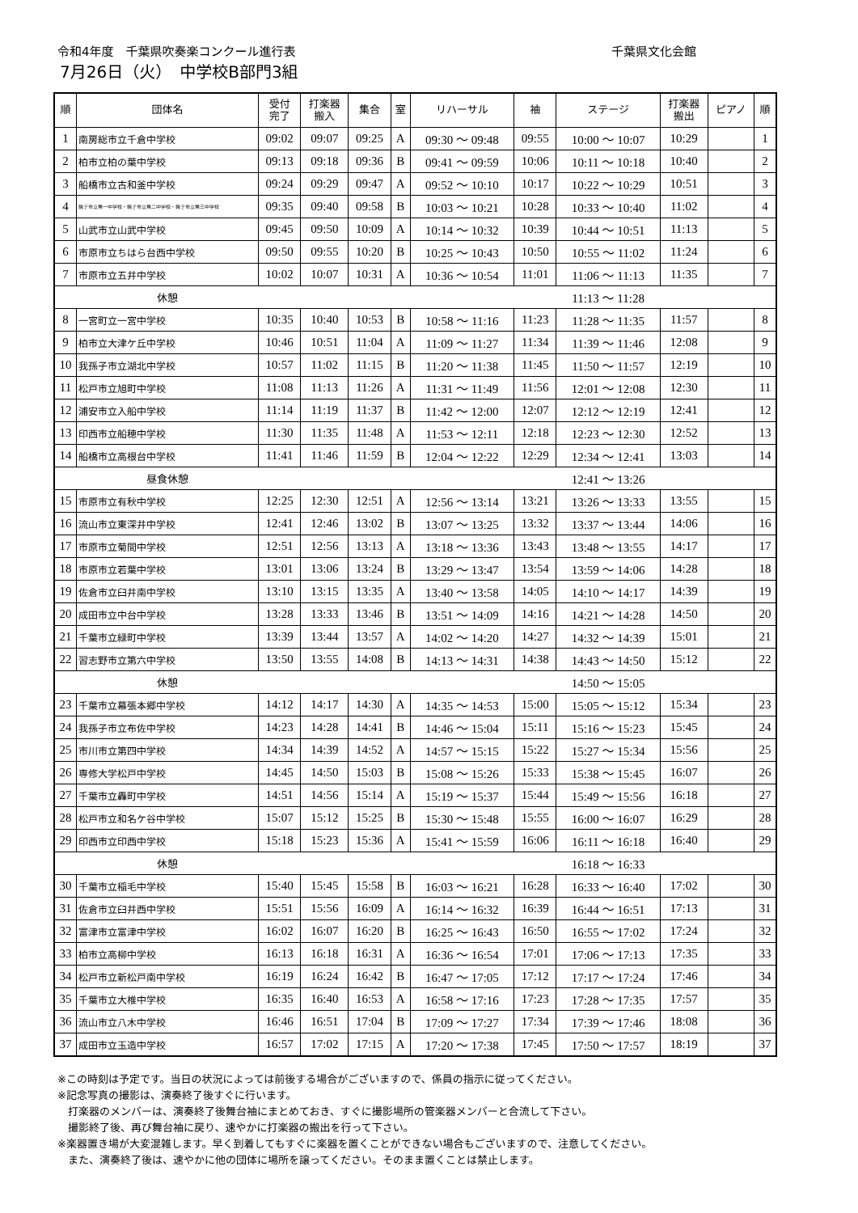令和4年度　千葉県吹奏楽コンクール進行表 千葉県文化会館
7月26日（火）　中学校B部門3組
| 順 | 団体名 | 受付 完了 | 打楽器 搬入 | 集合 | 室 | リハーサル | 袖 | ステージ | 打楽器 搬出 | ピアノ | 順 |
| --- | --- | --- | --- | --- | --- | --- | --- | --- | --- | --- | --- |
| 1 | 南房総市立千倉中学校 | 09:02 | 09:07 | 09:25 | A | 09:30 ～ 09:48 | 09:55 | 10:00 ～ 10:07 | 10:29 | | 1 |
| 2 | 柏市立柏の葉中学校 | 09:13 | 09:18 | 09:36 | B | 09:41 ～ 09:59 | 10:06 | 10:11 ～ 10:18 | 10:40 | | 2 |
| 3 | 船橋市立古和釜中学校 | 09:24 | 09:29 | 09:47 | A | 09:52 ～ 10:10 | 10:17 | 10:22 ～ 10:29 | 10:51 | | 3 |
| 4 | 銚子市立第一中学校・銚子市立第二中学校・銚子市立第三中学校 | 09:35 | 09:40 | 09:58 | B | 10:03 ～ 10:21 | 10:28 | 10:33 ～ 10:40 | 11:02 | | 4 |
| 5 | 山武市立山武中学校 | 09:45 | 09:50 | 10:09 | A | 10:14 ～ 10:32 | 10:39 | 10:44 ～ 10:51 | 11:13 | | 5 |
| 6 | 市原市立ちはら台西中学校 | 09:50 | 09:55 | 10:20 | B | 10:25 ～ 10:43 | 10:50 | 10:55 ～ 11:02 | 11:24 | | 6 |
| 7 | 市原市立五井中学校 | 10:02 | 10:07 | 10:31 | A | 10:36 ～ 10:54 | 11:01 | 11:06 ～ 11:13 | 11:35 | | 7 |
| | 休憩 | | | | | | | 11:13 ～ 11:28 | | | |
| 8 | 一宮町立一宮中学校 | 10:35 | 10:40 | 10:53 | B | 10:58 ～ 11:16 | 11:23 | 11:28 ～ 11:35 | 11:57 | | 8 |
| 9 | 柏市立大津ケ丘中学校 | 10:46 | 10:51 | 11:04 | A | 11:09 ～ 11:27 | 11:34 | 11:39 ～ 11:46 | 12:08 | | 9 |
| 10 | 我孫子市立湖北中学校 | 10:57 | 11:02 | 11:15 | B | 11:20 ～ 11:38 | 11:45 | 11:50 ～ 11:57 | 12:19 | | 10 |
| 11 | 松戸市立旭町中学校 | 11:08 | 11:13 | 11:26 | A | 11:31 ～ 11:49 | 11:56 | 12:01 ～ 12:08 | 12:30 | | 11 |
| 12 | 浦安市立入船中学校 | 11:14 | 11:19 | 11:37 | B | 11:42 ～ 12:00 | 12:07 | 12:12 ～ 12:19 | 12:41 | | 12 |
| 13 | 印西市立船穂中学校 | 11:30 | 11:35 | 11:48 | A | 11:53 ～ 12:11 | 12:18 | 12:23 ～ 12:30 | 12:52 | | 13 |
| 14 | 船橋市立高根台中学校 | 11:41 | 11:46 | 11:59 | B | 12:04 ～ 12:22 | 12:29 | 12:34 ～ 12:41 | 13:03 | | 14 |
| | 昼食休憩 | | | | | | | 12:41 ～ 13:26 | | | |
| 15 | 市原市立有秋中学校 | 12:25 | 12:30 | 12:51 | A | 12:56 ～ 13:14 | 13:21 | 13:26 ～ 13:33 | 13:55 | | 15 |
| 16 | 流山市立東深井中学校 | 12:41 | 12:46 | 13:02 | B | 13:07 ～ 13:25 | 13:32 | 13:37 ～ 13:44 | 14:06 | | 16 |
| 17 | 市原市立菊間中学校 | 12:51 | 12:56 | 13:13 | A | 13:18 ～ 13:36 | 13:43 | 13:48 ～ 13:55 | 14:17 | | 17 |
| 18 | 市原市立若葉中学校 | 13:01 | 13:06 | 13:24 | B | 13:29 ～ 13:47 | 13:54 | 13:59 ～ 14:06 | 14:28 | | 18 |
| 19 | 佐倉市立臼井南中学校 | 13:10 | 13:15 | 13:35 | A | 13:40 ～ 13:58 | 14:05 | 14:10 ～ 14:17 | 14:39 | | 19 |
| 20 | 成田市立中台中学校 | 13:28 | 13:33 | 13:46 | B | 13:51 ～ 14:09 | 14:16 | 14:21 ～ 14:28 | 14:50 | | 20 |
| 21 | 千葉市立緑町中学校 | 13:39 | 13:44 | 13:57 | A | 14:02 ～ 14:20 | 14:27 | 14:32 ～ 14:39 | 15:01 | | 21 |
| 22 | 習志野市立第六中学校 | 13:50 | 13:55 | 14:08 | B | 14:13 ～ 14:31 | 14:38 | 14:43 ～ 14:50 | 15:12 | | 22 |
| | 休憩 | | | | | | | 14:50 ～ 15:05 | | | |
| 23 | 千葉市立幕張本郷中学校 | 14:12 | 14:17 | 14:30 | A | 14:35 ～ 14:53 | 15:00 | 15:05 ～ 15:12 | 15:34 | | 23 |
| 24 | 我孫子市立布佐中学校 | 14:23 | 14:28 | 14:41 | B | 14:46 ～ 15:04 | 15:11 | 15:16 ～ 15:23 | 15:45 | | 24 |
| 25 | 市川市立第四中学校 | 14:34 | 14:39 | 14:52 | A | 14:57 ～ 15:15 | 15:22 | 15:27 ～ 15:34 | 15:56 | | 25 |
| 26 | 専修大学松戸中学校 | 14:45 | 14:50 | 15:03 | B | 15:08 ～ 15:26 | 15:33 | 15:38 ～ 15:45 | 16:07 | | 26 |
| 27 | 千葉市立轟町中学校 | 14:51 | 14:56 | 15:14 | A | 15:19 ～ 15:37 | 15:44 | 15:49 ～ 15:56 | 16:18 | | 27 |
| 28 | 松戸市立和名ケ谷中学校 | 15:07 | 15:12 | 15:25 | B | 15:30 ～ 15:48 | 15:55 | 16:00 ～ 16:07 | 16:29 | | 28 |
| 29 | 印西市立印西中学校 | 15:18 | 15:23 | 15:36 | A | 15:41 ～ 15:59 | 16:06 | 16:11 ～ 16:18 | 16:40 | | 29 |
| | 休憩 | | | | | | | 16:18 ～ 16:33 | | | |
| 30 | 千葉市立稲毛中学校 | 15:40 | 15:45 | 15:58 | B | 16:03 ～ 16:21 | 16:28 | 16:33 ～ 16:40 | 17:02 | | 30 |
| 31 | 佐倉市立臼井西中学校 | 15:51 | 15:56 | 16:09 | A | 16:14 ～ 16:32 | 16:39 | 16:44 ～ 16:51 | 17:13 | | 31 |
| 32 | 富津市立富津中学校 | 16:02 | 16:07 | 16:20 | B | 16:25 ～ 16:43 | 16:50 | 16:55 ～ 17:02 | 17:24 | | 32 |
| 33 | 柏市立高柳中学校 | 16:13 | 16:18 | 16:31 | A | 16:36 ～ 16:54 | 17:01 | 17:06 ～ 17:13 | 17:35 | | 33 |
| 34 | 松戸市立新松戸南中学校 | 16:19 | 16:24 | 16:42 | B | 16:47 ～ 17:05 | 17:12 | 17:17 ～ 17:24 | 17:46 | | 34 |
| 35 | 千葉市立大椎中学校 | 16:35 | 16:40 | 16:53 | A | 16:58 ～ 17:16 | 17:23 | 17:28 ～ 17:35 | 17:57 | | 35 |
| 36 | 流山市立八木中学校 | 16:46 | 16:51 | 17:04 | B | 17:09 ～ 17:27 | 17:34 | 17:39 ～ 17:46 | 18:08 | | 36 |
| 37 | 成田市立玉造中学校 | 16:57 | 17:02 | 17:15 | A | 17:20 ～ 17:38 | 17:45 | 17:50 ～ 17:57 | 18:19 | | 37 |
※この時刻は予定です。当日の状況によっては前後する場合がございますので、係員の指示に従ってください。
※記念写真の撮影は、演奏終了後すぐに行います。
　打楽器のメンバーは、演奏終了後舞台袖にまとめておき、すぐに撮影場所の管楽器メンバーと合流して下さい。
　撮影終了後、再び舞台袖に戻り、速やかに打楽器の搬出を行って下さい。
※楽器置き場が大変混雑します。早く到着してもすぐに楽器を置くことができない場合もございますので、注意してください。
　また、演奏終了後は、速やかに他の団体に場所を譲ってください。そのまま置くことは禁止します。